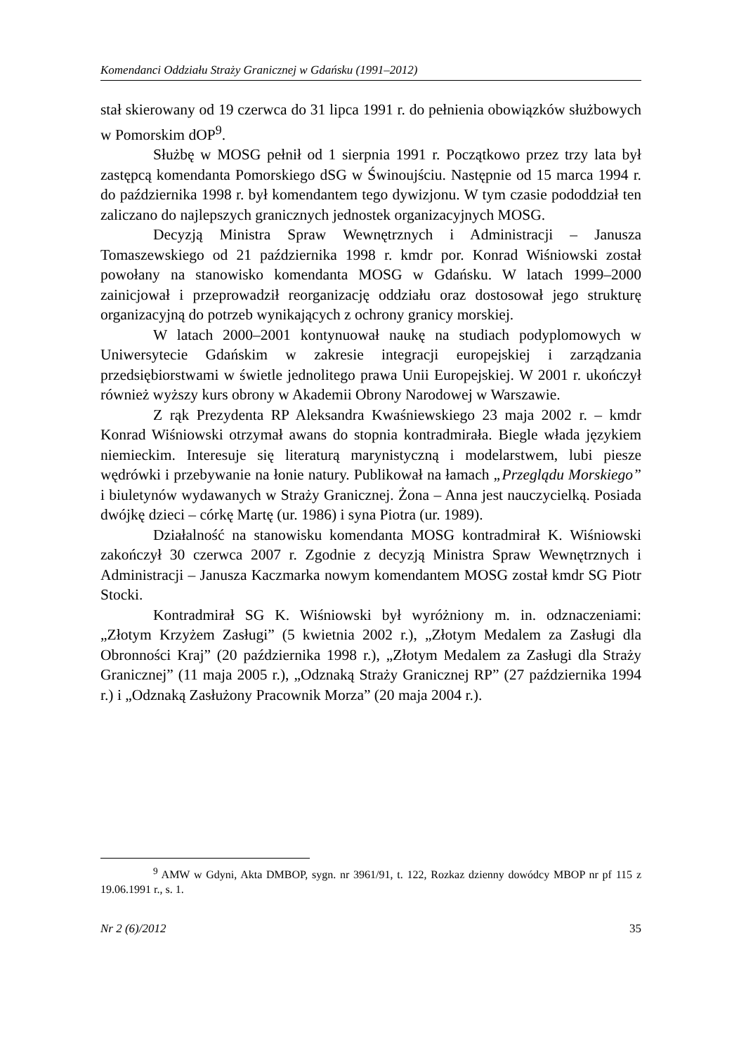Komendanci Oddziału Straży Granicznej w Gdańsku (1991–2012)
stał skierowany od 19 czerwca do 31 lipca 1991 r. do pełnienia obowiązków służbowych w Pomorskim dOP<sup>9</sup>.
Służbę w MOSG pełnił od 1 sierpnia 1991 r. Początkowo przez trzy lata był zastępcą komendanta Pomorskiego dSG w Świnoujściu. Następnie od 15 marca 1994 r. do października 1998 r. był komendantem tego dywizjonu. W tym czasie pododdział ten zaliczano do najlepszych granicznych jednostek organizacyjnych MOSG.
Decyzją Ministra Spraw Wewnętrznych i Administracji – Janusza Tomaszewskiego od 21 października 1998 r. kmdr por. Konrad Wiśniowski został powołany na stanowisko komendanta MOSG w Gdańsku. W latach 1999–2000 zainicjował i przeprowadził reorganizację oddziału oraz dostosował jego strukturę organizacyjną do potrzeb wynikających z ochrony granicy morskiej.
W latach 2000–2001 kontynuował naukę na studiach podyplomowych w Uniwersytecie Gdańskim w zakresie integracji europejskiej i zarządzania przedsiębiorstwami w świetle jednolitego prawa Unii Europejskiej. W 2001 r. ukończył również wyższy kurs obrony w Akademii Obrony Narodowej w Warszawie.
Z rąk Prezydenta RP Aleksandra Kwaśniewskiego 23 maja 2002 r. – kmdr Konrad Wiśniowski otrzymał awans do stopnia kontradmirała. Biegle włada językiem niemieckim. Interesuje się literaturą marynistyczną i modelarstwem, lubi piesze wędrówki i przebywanie na łonie natury. Publikował na łamach „Przeglądu Morskiego” i biuletynów wydawanych w Straży Granicznej. Żona – Anna jest nauczycielką. Posiada dwójkę dzieci – córkę Martę (ur. 1986) i syna Piotra (ur. 1989).
Działalność na stanowisku komendanta MOSG kontradmirał K. Wiśniowski zakończył 30 czerwca 2007 r. Zgodnie z decyzją Ministra Spraw Wewnętrznych i Administracji – Janusza Kaczmarka nowym komendantem MOSG został kmdr SG Piotr Stocki.
Kontradmirał SG K. Wiśniowski był wyróżniony m. in. odznaczeniami: „Złotym Krzyżem Zasługi” (5 kwietnia 2002 r.), „Złotym Medalem za Zasługi dla Obronności Kraj” (20 października 1998 r.), „Złotym Medalem za Zasługi dla Straży Granicznej” (11 maja 2005 r.), „Odznaką Straży Granicznej RP” (27 października 1994 r.) i „Odznaką Zasłużony Pracownik Morza” (20 maja 2004 r.).
<sup>9</sup> AMW w Gdyni, Akta DMBOP, sygn. nr 3961/91, t. 122, Rozkaz dzienny dowódcy MBOP nr pf 115 z 19.06.1991 r., s. 1.
Nr 2 (6)/2012 35